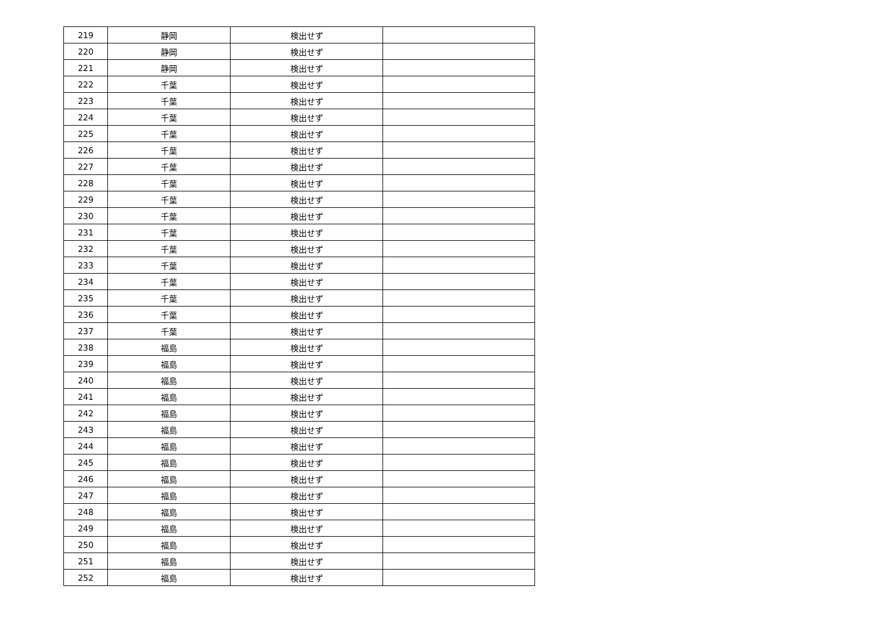| 219 | 静岡 | 検出せず | |
| 220 | 静岡 | 検出せず | |
| 221 | 静岡 | 検出せず | |
| 222 | 千葉 | 検出せず | |
| 223 | 千葉 | 検出せず | |
| 224 | 千葉 | 検出せず | |
| 225 | 千葉 | 検出せず | |
| 226 | 千葉 | 検出せず | |
| 227 | 千葉 | 検出せず | |
| 228 | 千葉 | 検出せず | |
| 229 | 千葉 | 検出せず | |
| 230 | 千葉 | 検出せず | |
| 231 | 千葉 | 検出せず | |
| 232 | 千葉 | 検出せず | |
| 233 | 千葉 | 検出せず | |
| 234 | 千葉 | 検出せず | |
| 235 | 千葉 | 検出せず | |
| 236 | 千葉 | 検出せず | |
| 237 | 千葉 | 検出せず | |
| 238 | 福島 | 検出せず | |
| 239 | 福島 | 検出せず | |
| 240 | 福島 | 検出せず | |
| 241 | 福島 | 検出せず | |
| 242 | 福島 | 検出せず | |
| 243 | 福島 | 検出せず | |
| 244 | 福島 | 検出せず | |
| 245 | 福島 | 検出せず | |
| 246 | 福島 | 検出せず | |
| 247 | 福島 | 検出せず | |
| 248 | 福島 | 検出せず | |
| 249 | 福島 | 検出せず | |
| 250 | 福島 | 検出せず | |
| 251 | 福島 | 検出せず | |
| 252 | 福島 | 検出せず | |